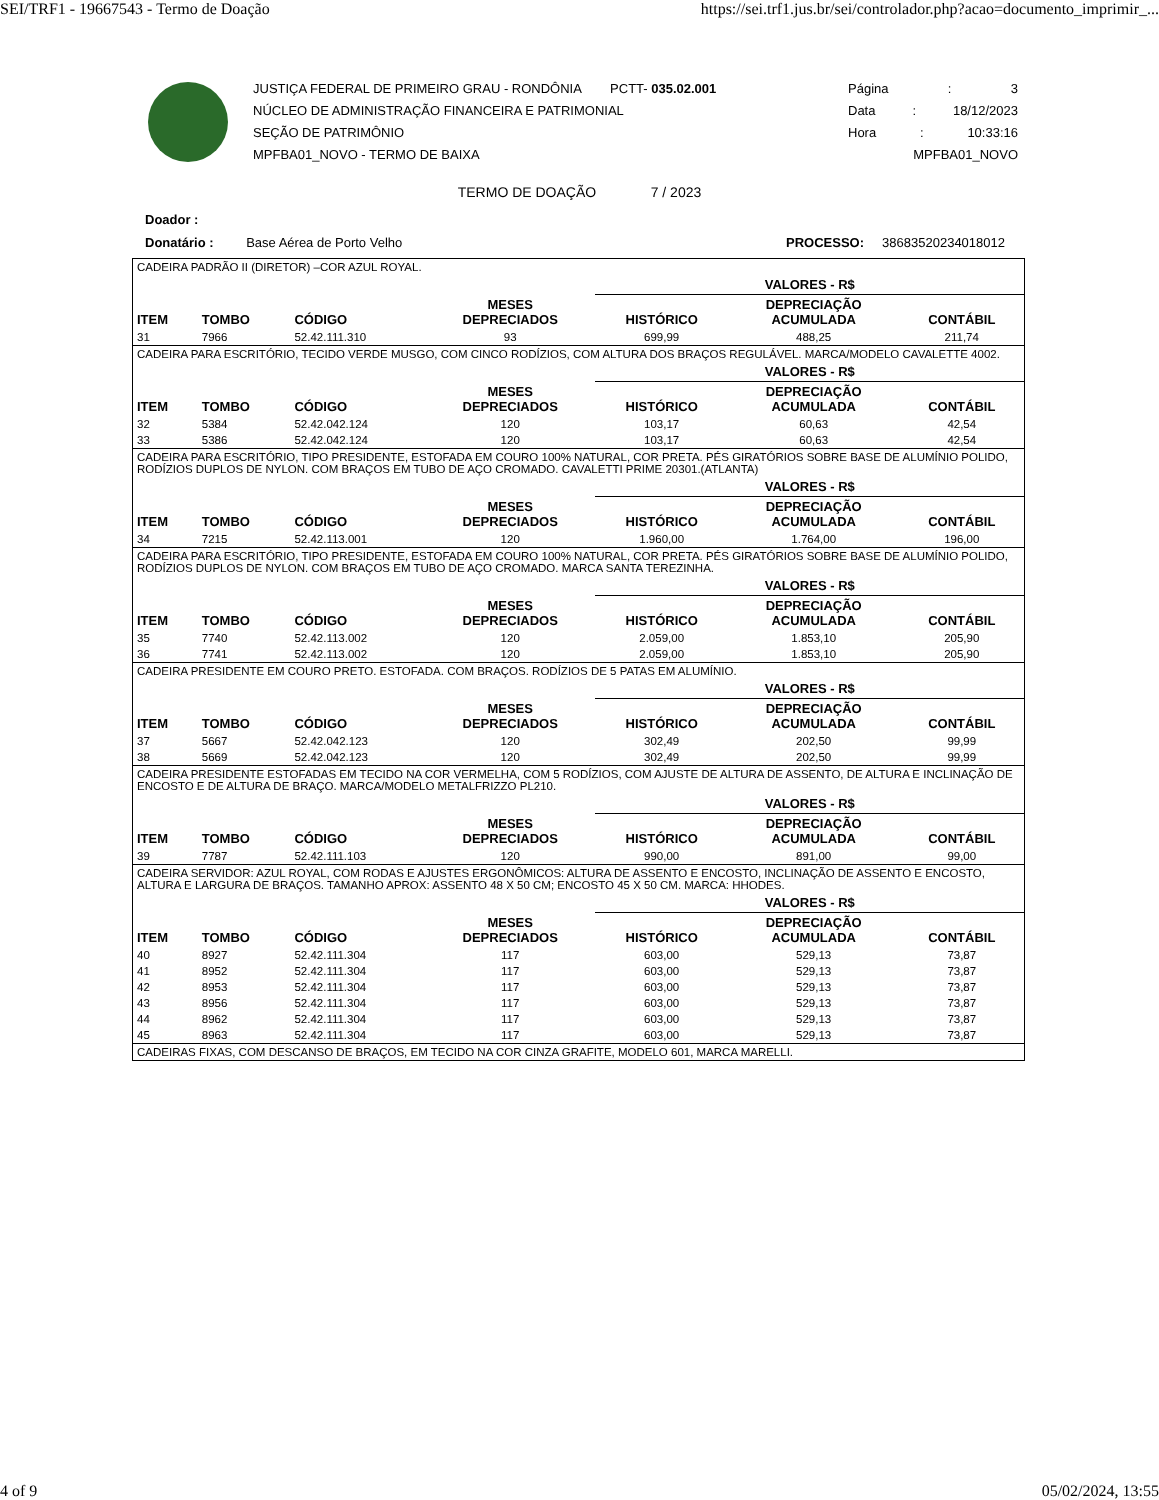SEI/TRF1 - 19667543 - Termo de Doação https://sei.trf1.jus.br/sei/controlador.php?acao=documento_imprimir_...
JUSTIÇA FEDERAL DE PRIMEIRO GRAU - RONDÔNIA PCTT- 035.02.001
NÚCLEO DE ADMINISTRAÇÃO FINANCEIRA E PATRIMONIAL
SEÇÃO DE PATRIMÔNIO
MPFBA01_NOVO - TERMO DE BAIXA
Página: 3
Data: 18/12/2023
Hora: 10:33:16
MPFBA01_NOVO
TERMO DE DOAÇÃO 7 / 2023
Doador :
Donatário : Base Aérea de Porto Velho PROCESSO: 38683520234018012
| CADEIRA PADRÃO II (DIRETOR) –COR AZUL ROYAL. | | | | | | |
| | | | | VALORES - R$ | | |
| ITEM | TOMBO | CÓDIGO | MESES DEPRECIADOS | HISTÓRICO | DEPRECIAÇÃO ACUMULADA | CONTÁBIL |
| 31 | 7966 | 52.42.111.310 | 93 | 699,99 | 488,25 | 211,74 |
| CADEIRA PARA ESCRITÓRIO, TECIDO VERDE MUSGO, COM CINCO RODÍZIOS, COM ALTURA DOS BRAÇOS REGULÁVEL. MARCA/MODELO CAVALETTE 4002. | | | | | | |
| | | | | VALORES - R$ | | |
| ITEM | TOMBO | CÓDIGO | MESES DEPRECIADOS | HISTÓRICO | DEPRECIAÇÃO ACUMULADA | CONTÁBIL |
| 32 | 5384 | 52.42.042.124 | 120 | 103,17 | 60,63 | 42,54 |
| 33 | 5386 | 52.42.042.124 | 120 | 103,17 | 60,63 | 42,54 |
| CADEIRA PARA ESCRITÓRIO, TIPO PRESIDENTE, ESTOFADA EM COURO 100% NATURAL, COR PRETA. PÉS GIRATÓRIOS SOBRE BASE DE ALUMÍNIO POLIDO, RODÍZIOS DUPLOS DE NYLON. COM BRAÇOS EM TUBO DE AÇO CROMADO. CAVALETTI PRIME 20301.(ATLANTA) | | | | | | |
| | | | | VALORES - R$ | | |
| ITEM | TOMBO | CÓDIGO | MESES DEPRECIADOS | HISTÓRICO | DEPRECIAÇÃO ACUMULADA | CONTÁBIL |
| 34 | 7215 | 52.42.113.001 | 120 | 1.960,00 | 1.764,00 | 196,00 |
| CADEIRA PARA ESCRITÓRIO, TIPO PRESIDENTE, ESTOFADA EM COURO 100% NATURAL, COR PRETA. PÉS GIRATÓRIOS SOBRE BASE DE ALUMÍNIO POLIDO, RODÍZIOS DUPLOS DE NYLON. COM BRAÇOS EM TUBO DE AÇO CROMADO. MARCA SANTA TEREZINHA. | | | | | | |
| | | | | VALORES - R$ | | |
| ITEM | TOMBO | CÓDIGO | MESES DEPRECIADOS | HISTÓRICO | DEPRECIAÇÃO ACUMULADA | CONTÁBIL |
| 35 | 7740 | 52.42.113.002 | 120 | 2.059,00 | 1.853,10 | 205,90 |
| 36 | 7741 | 52.42.113.002 | 120 | 2.059,00 | 1.853,10 | 205,90 |
| CADEIRA PRESIDENTE EM COURO PRETO. ESTOFADA. COM BRAÇOS. RODÍZIOS DE 5 PATAS EM ALUMÍNIO. | | | | | | |
| | | | | VALORES - R$ | | |
| ITEM | TOMBO | CÓDIGO | MESES DEPRECIADOS | HISTÓRICO | DEPRECIAÇÃO ACUMULADA | CONTÁBIL |
| 37 | 5667 | 52.42.042.123 | 120 | 302,49 | 202,50 | 99,99 |
| 38 | 5669 | 52.42.042.123 | 120 | 302,49 | 202,50 | 99,99 |
| CADEIRA PRESIDENTE ESTOFADAS EM TECIDO NA COR VERMELHA, COM 5 RODÍZIOS, COM AJUSTE DE ALTURA DE ASSENTO, DE ALTURA E INCLINAÇÃO DE ENCOSTO E DE ALTURA DE BRAÇO. MARCA/MODELO METALFRIZZO PL210. | | | | | | |
| | | | | VALORES - R$ | | |
| ITEM | TOMBO | CÓDIGO | MESES DEPRECIADOS | HISTÓRICO | DEPRECIAÇÃO ACUMULADA | CONTÁBIL |
| 39 | 7787 | 52.42.111.103 | 120 | 990,00 | 891,00 | 99,00 |
| CADEIRA SERVIDOR: AZUL ROYAL, COM RODAS E AJUSTES ERGONÔMICOS: ALTURA DE ASSENTO E ENCOSTO, INCLINAÇÃO DE ASSENTO E ENCOSTO, ALTURA E LARGURA DE BRAÇOS. TAMANHO APROX: ASSENTO 48 X 50 CM; ENCOSTO 45 X 50 CM. MARCA: HHODES. | | | | | | |
| | | | | VALORES - R$ | | |
| ITEM | TOMBO | CÓDIGO | MESES DEPRECIADOS | HISTÓRICO | DEPRECIAÇÃO ACUMULADA | CONTÁBIL |
| 40 | 8927 | 52.42.111.304 | 117 | 603,00 | 529,13 | 73,87 |
| 41 | 8952 | 52.42.111.304 | 117 | 603,00 | 529,13 | 73,87 |
| 42 | 8953 | 52.42.111.304 | 117 | 603,00 | 529,13 | 73,87 |
| 43 | 8956 | 52.42.111.304 | 117 | 603,00 | 529,13 | 73,87 |
| 44 | 8962 | 52.42.111.304 | 117 | 603,00 | 529,13 | 73,87 |
| 45 | 8963 | 52.42.111.304 | 117 | 603,00 | 529,13 | 73,87 |
| CADEIRAS FIXAS, COM DESCANSO DE BRAÇOS, EM TECIDO NA COR CINZA GRAFITE, MODELO 601, MARCA MARELLI. | | | | | | |
4 of 9 05/02/2024, 13:55